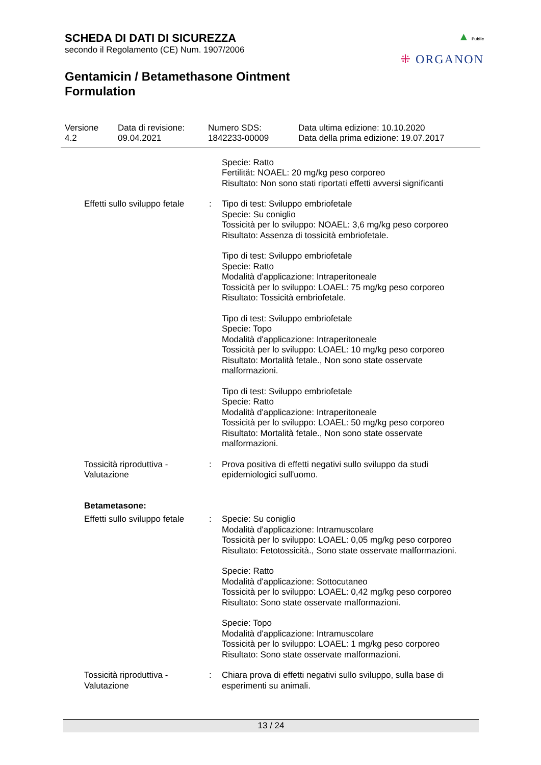SCHEDA DI DATI DI SICUREZZA
secondo il Regolamento (CE) Num. 1907/2006
▲ Public
⁜ ORGANON
Gentamicin / Betamethasone Ointment
Formulation
Versione
4.2
Data di revisione:
09.04.2021
Numero SDS:
1842233-00009
Data ultima edizione: 10.10.2020
Data della prima edizione: 19.07.2017
Specie: Ratto
Fertilität: NOAEL: 20 mg/kg peso corporeo
Risultato: Non sono stati riportati effetti avversi significanti
Effetti sullo sviluppo fetale
: Tipo di test: Sviluppo embriofetale
Specie: Su coniglio
Tossicità per lo sviluppo: NOAEL: 3,6 mg/kg peso corporeo
Risultato: Assenza di tossicità embriofetale.
Tipo di test: Sviluppo embriofetale
Specie: Ratto
Modalità d'applicazione: Intraperitoneale
Tossicità per lo sviluppo: LOAEL: 75 mg/kg peso corporeo
Risultato: Tossicità embriofetale.
Tipo di test: Sviluppo embriofetale
Specie: Topo
Modalità d'applicazione: Intraperitoneale
Tossicità per lo sviluppo: LOAEL: 10 mg/kg peso corporeo
Risultato: Mortalità fetale., Non sono state osservate malformazioni.
Tipo di test: Sviluppo embriofetale
Specie: Ratto
Modalità d'applicazione: Intraperitoneale
Tossicità per lo sviluppo: LOAEL: 50 mg/kg peso corporeo
Risultato: Mortalità fetale., Non sono state osservate malformazioni.
Tossicità riproduttiva - Valutazione
: Prova positiva di effetti negativi sullo sviluppo da studi epidemiologici sull'uomo.
Betametasone:
Effetti sullo sviluppo fetale
: Specie: Su coniglio
Modalità d'applicazione: Intramuscolare
Tossicità per lo sviluppo: LOAEL: 0,05 mg/kg peso corporeo
Risultato: Fetotossicità., Sono state osservate malformazioni.
Specie: Ratto
Modalità d'applicazione: Sottocutaneo
Tossicità per lo sviluppo: LOAEL: 0,42 mg/kg peso corporeo
Risultato: Sono state osservate malformazioni.
Specie: Topo
Modalità d'applicazione: Intramuscolare
Tossicità per lo sviluppo: LOAEL: 1 mg/kg peso corporeo
Risultato: Sono state osservate malformazioni.
Tossicità riproduttiva - Valutazione
: Chiara prova di effetti negativi sullo sviluppo, sulla base di esperimenti su animali.
13 / 24